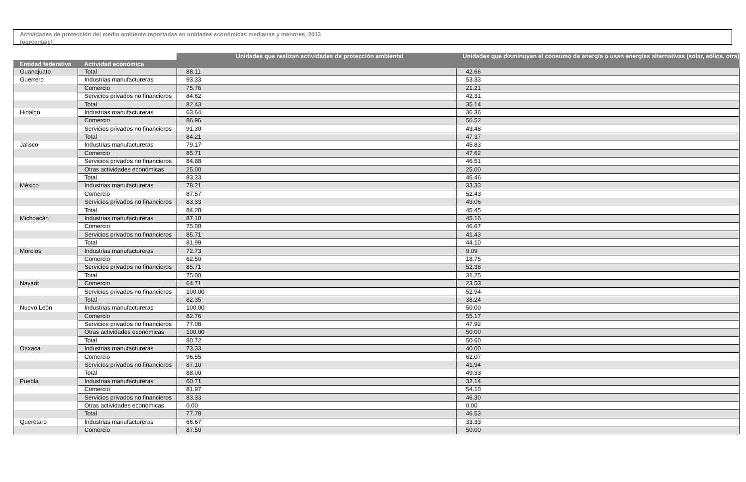Actividades de protección del medio ambiente reportadas en unidades económicas medianas y menores, 2013
(porcentaje)
| | | Unidades que realizan actividades de protección ambiental | Unidades que disminuyen el consumo de energía o usan energías alternativas (solar, eólica, otra) |
| --- | --- | --- | --- |
| Entidad federativa | Actividad económica | | |
| Guanajuato | Total | 88.11 | 42.66 |
| Guerrero | Industrias manufactureras | 93.33 | 53.33 |
| | Comercio | 75.76 | 21.21 |
| | Servicios privados no financieros | 84.62 | 42.31 |
| | Total | 82.43 | 35.14 |
| Hidalgo | Industrias manufactureras | 63.64 | 36.36 |
| | Comercio | 86.96 | 56.52 |
| | Servicios privados no financieros | 91.30 | 43.48 |
| | Total | 84.21 | 47.37 |
| Jalisco | Industrias manufactureras | 79.17 | 45.83 |
| | Comercio | 85.71 | 47.62 |
| | Servicios privados no financieros | 84.88 | 46.51 |
| | Otras actividades económicas | 25.00 | 25.00 |
| | Total | 83.33 | 46.46 |
| México | Industrias manufactureras | 78.21 | 33.33 |
| | Comercio | 87.57 | 52.43 |
| | Servicios privados no financieros | 83.33 | 43.06 |
| | Total | 84.28 | 45.45 |
| Michoacán | Industrias manufactureras | 87.10 | 45.16 |
| | Comercio | 75.00 | 46.67 |
| | Servicios privados no financieros | 85.71 | 41.43 |
| | Total | 81.99 | 44.10 |
| Morelos | Industrias manufactureras | 72.73 | 9.09 |
| | Comercio | 62.50 | 18.75 |
| | Servicios privados no financieros | 85.71 | 52.38 |
| | Total | 75.00 | 31.25 |
| Nayarit | Comercio | 64.71 | 23.53 |
| | Servicios privados no financieros | 100.00 | 52.94 |
| | Total | 82.35 | 38.24 |
| Nuevo León | Industrias manufactureras | 100.00 | 50.00 |
| | Comercio | 82.76 | 55.17 |
| | Servicios privados no financieros | 77.08 | 47.92 |
| | Otras actividades económicas | 100.00 | 50.00 |
| | Total | 80.72 | 50.60 |
| Oaxaca | Industrias manufactureras | 73.33 | 40.00 |
| | Comercio | 96.55 | 62.07 |
| | Servicios privados no financieros | 87.10 | 41.94 |
| | Total | 88.00 | 49.33 |
| Puebla | Industrias manufactureras | 60.71 | 32.14 |
| | Comercio | 81.97 | 54.10 |
| | Servicios privados no financieros | 83.33 | 46.30 |
| | Otras actividades económicas | 0.00 | 0.00 |
| | Total | 77.78 | 46.53 |
| Querétaro | Industrias manufactureras | 66.67 | 33.33 |
| | Comercio | 87.50 | 50.00 |